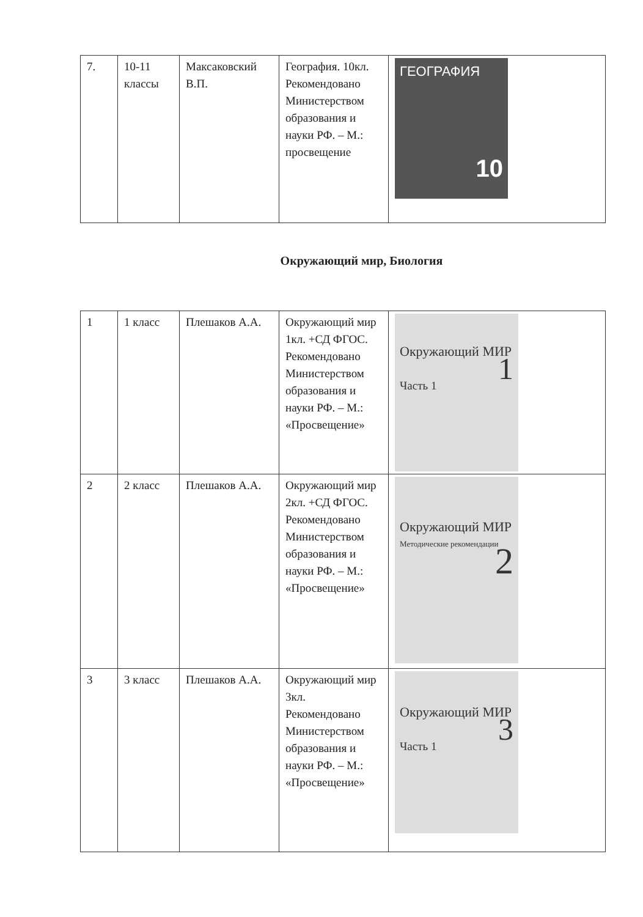| 7. | 10-11 классы | Максаковский В.П. | География. 10кл. Рекомендовано Министерством образования и науки РФ. – М.: просвещение | ГЕОГРАФИЯ 10 |
Окружающий мир, Биология
| 1 | 1 класс | Плешаков А.А. | Окружающий мир 1кл. +СД ФГОС. Рекомендовано Министерством образования и науки РФ. – М.: «Просвещение» | Окружающий МИР 1 Часть 1 |
| 2 | 2 класс | Плешаков А.А. | Окружающий мир 2кл. +СД ФГОС. Рекомендовано Министерством образования и науки РФ. – М.: «Просвещение» | Окружающий МИР Методические рекомендации 2 |
| 3 | 3 класс | Плешаков А.А. | Окружающий мир 3кл. Рекомендовано Министерством образования и науки РФ. – М.: «Просвещение» | Окружающий МИР 3 Часть 1 |